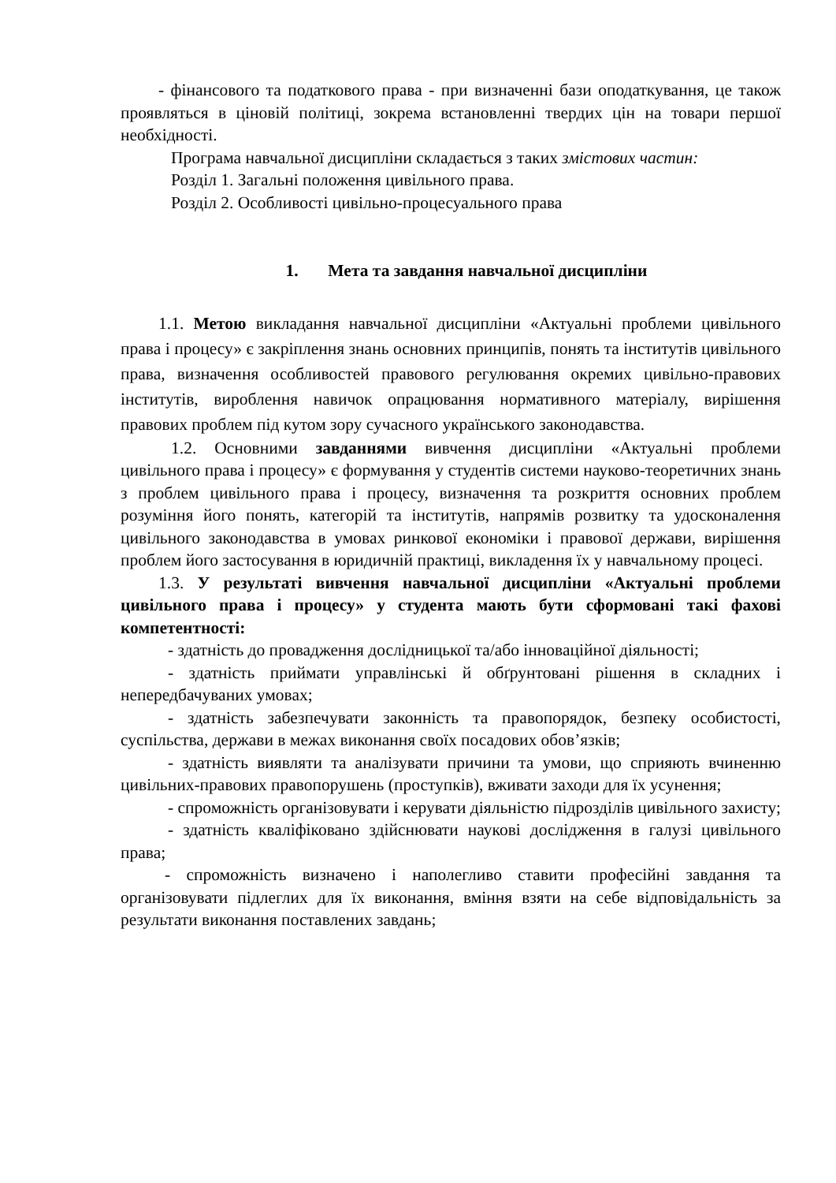- фінансового та податкового права - при визначенні бази оподаткування, це також проявляться в ціновій політиці, зокрема встановленні твердих цін на товари першої необхідності.
Програма навчальної дисципліни складається з таких змістових частин:
Розділ 1. Загальні положення цивільного права.
Розділ 2. Особливості цивільно-процесуального права
1. Мета та завдання навчальної дисципліни
1.1. Метою викладання навчальної дисципліни «Актуальні проблеми цивільного права і процесу» є закріплення знань основних принципів, понять та інститутів цивільного права, визначення особливостей правового регулювання окремих цивільно-правових інститутів, вироблення навичок опрацювання нормативного матеріалу, вирішення правових проблем під кутом зору сучасного українського законодавства.
1.2. Основними завданнями вивчення дисципліни «Актуальні проблеми цивільного права і процесу» є формування у студентів системи науково-теоретичних знань з проблем цивільного права і процесу, визначення та розкриття основних проблем розуміння його понять, категорій та інститутів, напрямів розвитку та удосконалення цивільного законодавства в умовах ринкової економіки і правової держави, вирішення проблем його застосування в юридичній практиці, викладення їх у навчальному процесі.
1.3. У результаті вивчення навчальної дисципліни «Актуальні проблеми цивільного права і процесу» у студента мають бути сформовані такі фахові компетентності:
- здатність до провадження дослідницької та/або інноваційної діяльності;
- здатність приймати управлінські й обґрунтовані рішення в складних і непередбачуваних умовах;
- здатність забезпечувати законність та правопорядок, безпеку особистості, суспільства, держави в межах виконання своїх посадових обов’язків;
- здатність виявляти та аналізувати причини та умови, що сприяють вчиненню цивільних-правових правопорушень (проступків), вживати заходи для їх усунення;
- спроможність організовувати і керувати діяльністю підрозділів цивільного захисту;
- здатність кваліфіковано здійснювати наукові дослідження в галузі цивільного права;
- спроможність визначено і наполегливо ставити професійні завдання та організовувати підлеглих для їх виконання, вміння взяти на себе відповідальність за результати виконання поставлених завдань;